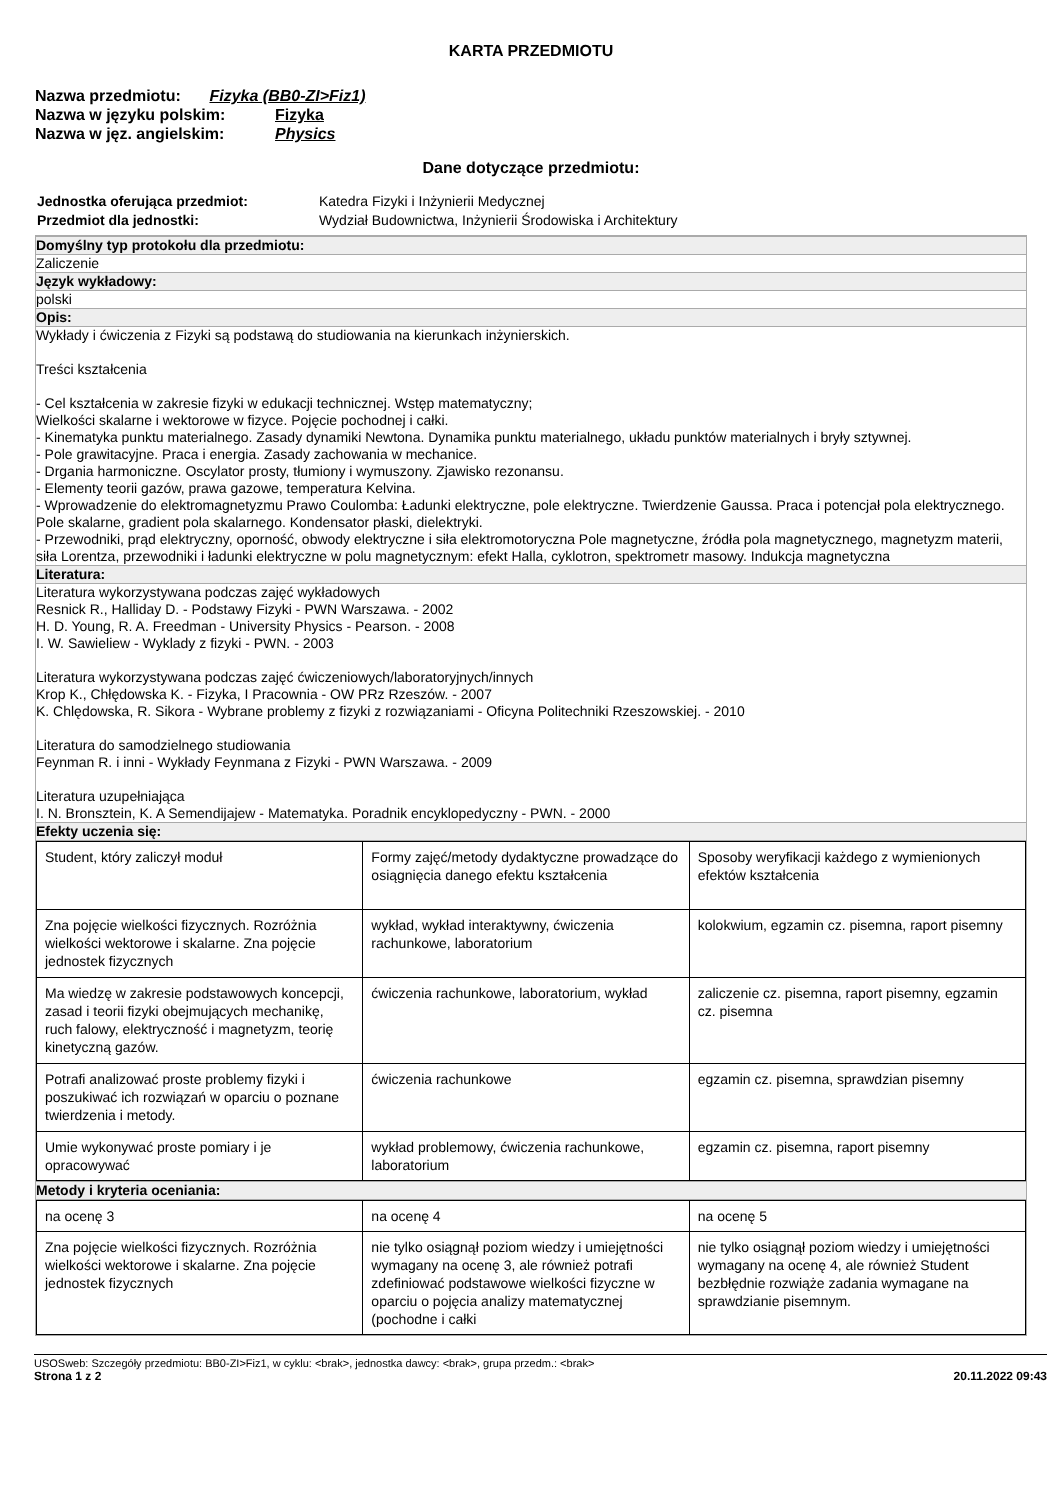KARTA PRZEDMIOTU
Nazwa przedmiotu: Fizyka (BB0-ZI>Fiz1)
Nazwa w języku polskim: Fizyka
Nazwa w jęz. angielskim: Physics
Dane dotyczące przedmiotu:
| Jednostka oferująca przedmiot: | Katedra Fizyki i Inżynierii Medycznej |
| Przedmiot dla jednostki: | Wydział Budownictwa, Inżynierii Środowiska i Architektury |
Domyślny typ protokołu dla przedmiotu:
Zaliczenie
Język wykładowy:
polski
Opis:
Wykłady i ćwiczenia z Fizyki są podstawą do studiowania na kierunkach inżynierskich.
Treści kształcenia
- Cel kształcenia w zakresie fizyki w edukacji technicznej. Wstęp matematyczny;
Wielkości skalarne i wektorowe w fizyce. Pojęcie pochodnej i całki.
- Kinematyka punktu materialnego. Zasady dynamiki Newtona. Dynamika punktu materialnego, układu punktów materialnych i bryły sztywnej.
- Pole grawitacyjne. Praca i energia. Zasady zachowania w mechanice.
- Drgania harmoniczne. Oscylator prosty, tłumiony i wymuszony. Zjawisko rezonansu.
- Elementy teorii gazów, prawa gazowe, temperatura Kelvina.
- Wprowadzenie do elektromagnetyzmu Prawo Coulomba: Ładunki elektryczne, pole elektryczne. Twierdzenie Gaussa. Praca i potencjał pola elektrycznego. Pole skalarne, gradient pola skalarnego. Kondensator płaski, dielektryki.
- Przewodniki, prąd elektryczny, oporność, obwody elektryczne i siła elektromotoryczna Pole magnetyczne, źródła pola magnetycznego, magnetyzm materii, siła Lorentza, przewodniki i ładunki elektryczne w polu magnetycznym: efekt Halla, cyklotron, spektrometr masowy. Indukcja magnetyczna
Literatura:
Literatura wykorzystywana podczas zajęć wykładowych
Resnick R., Halliday D. - Podstawy Fizyki - PWN Warszawa. - 2002
H. D. Young, R. A. Freedman - University Physics - Pearson. - 2008
I. W. Sawieliew - Wyklady z fizyki - PWN. - 2003
Literatura wykorzystywana podczas zajęć ćwiczeniowych/laboratoryjnych/innych
Krop K., Chłędowska K. - Fizyka, I Pracownia - OW PRz Rzeszów. - 2007
K. Chlędowska, R. Sikora - Wybrane problemy z fizyki z rozwiązaniami - Oficyna Politechniki Rzeszowskiej. - 2010
Literatura do samodzielnego studiowania
Feynman R. i inni - Wykłady Feynmana z Fizyki - PWN Warszawa. - 2009
Literatura uzupełniająca
I. N. Bronsztein, K. A Semendijajew - Matematyka. Poradnik encyklopedyczny - PWN. - 2000
Efekty uczenia się:
| Student, który zaliczył moduł | Formy zajęć/metody dydaktyczne prowadzące do osiągnięcia danego efektu kształcenia | Sposoby weryfikacji każdego z wymienionych efektów kształcenia |
| Zna pojęcie wielkości fizycznych. Rozróżnia wielkości wektorowe i skalarne. Zna pojęcie jednostek fizycznych | wykład, wykład interaktywny, ćwiczenia rachunkowe, laboratorium | kolokwium, egzamin cz. pisemna, raport pisemny |
| Ma wiedzę w zakresie podstawowych koncepcji, zasad i teorii fizyki obejmujących mechanikę, ruch falowy, elektryczność i magnetyzm, teorię kinetyczną gazów. | ćwiczenia rachunkowe, laboratorium, wykład | zaliczenie cz. pisemna, raport pisemny, egzamin cz. pisemna |
| Potrafi analizować proste problemy fizyki i poszukiwać ich rozwiązań w oparciu o poznane twierdzenia i metody. | ćwiczenia rachunkowe | egzamin cz. pisemna, sprawdzian pisemny |
| Umie wykonywać proste pomiary i je opracowywać | wykład problemowy, ćwiczenia rachunkowe, laboratorium | egzamin cz. pisemna, raport pisemny |
Metody i kryteria oceniania:
| na ocenę 3 | na ocenę 4 | na ocenę 5 |
| Zna pojęcie wielkości fizycznych. Rozróżnia wielkości wektorowe i skalarne. Zna pojęcie jednostek fizycznych | nie tylko osiągnął poziom wiedzy i umiejętności wymagany na ocenę 3, ale również potrafi zdefiniować podstawowe wielkości fizyczne w oparciu o pojęcia analizy matematycznej (pochodne i całki | nie tylko osiągnął poziom wiedzy i umiejętności wymagany na ocenę 4, ale również Student bezbłędnie rozwiąże zadania wymagane na sprawdzianie pisemnym. |
USOSweb: Szczegóły przedmiotu: BB0-ZI>Fiz1, w cyklu: <brak>, jednostka dawcy: <brak>, grupa przedm.: <brak>
Strona 1 z 2 20.11.2022 09:43